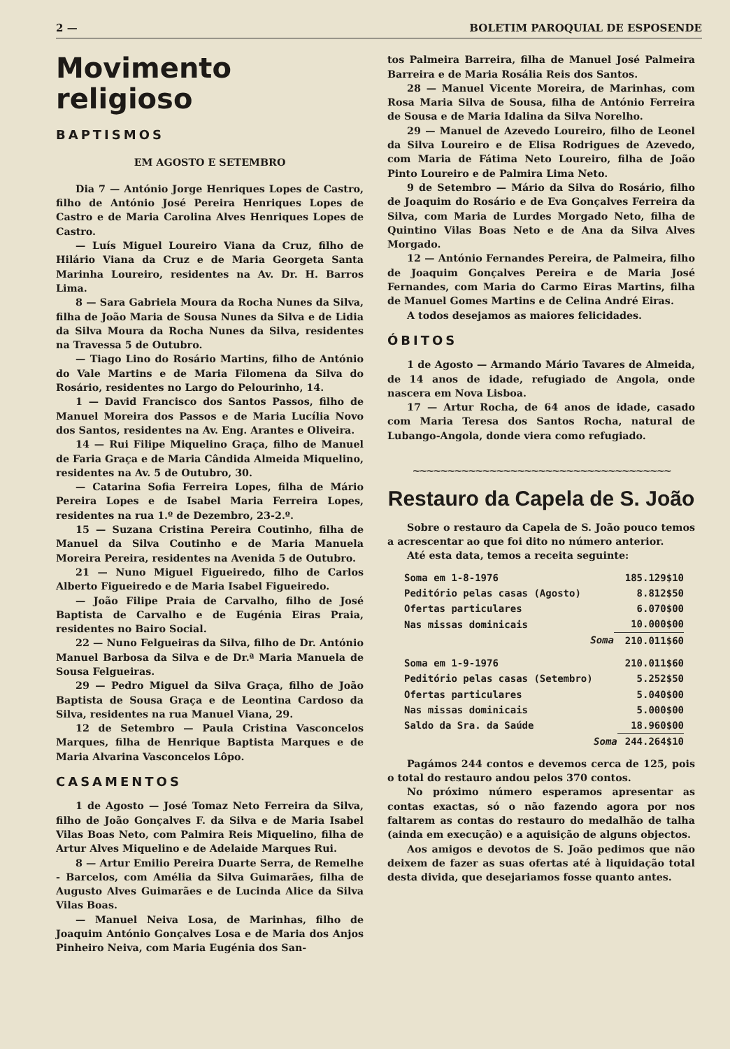2 — BOLETIM PAROQUIAL DE ESPOSENDE
Movimento religioso
BAPTISMOS
EM AGOSTO E SETEMBRO
Dia 7 — António Jorge Henriques Lopes de Castro, filho de António José Pereira Henriques Lopes de Castro e de Maria Carolina Alves Henriques Lopes de Castro.
— Luís Miguel Loureiro Viana da Cruz, filho de Hilário Viana da Cruz e de Maria Georgeta Santa Marinha Loureiro, residentes na Av. Dr. H. Barros Lima.
8 — Sara Gabriela Moura da Rocha Nunes da Silva, filha de João Maria de Sousa Nunes da Silva e de Lidia da Silva Moura da Rocha Nunes da Silva, residentes na Travessa 5 de Outubro.
— Tiago Lino do Rosário Martins, filho de António do Vale Martins e de Maria Filomena da Silva do Rosário, residentes no Largo do Pelourinho, 14.
1 — David Francisco dos Santos Passos, filho de Manuel Moreira dos Passos e de Maria Lucília Novo dos Santos, residentes na Av. Eng. Arantes e Oliveira.
14 — Rui Filipe Miquelino Graça, filho de Manuel de Faria Graça e de Maria Cândida Almeida Miquelino, residentes na Av. 5 de Outubro, 30.
— Catarina Sofia Ferreira Lopes, filha de Mário Pereira Lopes e de Isabel Maria Ferreira Lopes, residentes na rua 1.º de Dezembro, 23-2.º.
15 — Suzana Cristina Pereira Coutinho, filha de Manuel da Silva Coutinho e de Maria Manuela Moreira Pereira, residentes na Avenida 5 de Outubro.
21 — Nuno Miguel Figueiredo, filho de Carlos Alberto Figueiredo e de Maria Isabel Figueiredo.
— João Filipe Praia de Carvalho, filho de José Baptista de Carvalho e de Eugénia Eiras Praia, residentes no Bairo Social.
22 — Nuno Felgueiras da Silva, filho de Dr. António Manuel Barbosa da Silva e de Dr.ª Maria Manuela de Sousa Felgueiras.
29 — Pedro Miguel da Silva Graça, filho de João Baptista de Sousa Graça e de Leontina Cardoso da Silva, residentes na rua Manuel Viana, 29.
12 de Setembro — Paula Cristina Vasconcelos Marques, filha de Henrique Baptista Marques e de Maria Alvarina Vasconcelos Lôpo.
CASAMENTOS
1 de Agosto — José Tomaz Neto Ferreira da Silva, filho de João Gonçalves F. da Silva e de Maria Isabel Vilas Boas Neto, com Palmira Reis Miquelino, filha de Artur Alves Miquelino e de Adelaide Marques Rui.
8 — Artur Emilio Pereira Duarte Serra, de Remelhe - Barcelos, com Amélia da Silva Guimarães, filha de Augusto Alves Guimarães e de Lucinda Alice da Silva Vilas Boas.
— Manuel Neiva Losa, de Marinhas, filho de Joaquim António Gonçalves Losa e de Maria dos Anjos Pinheiro Neiva, com Maria Eugénia dos San-
tos Palmeira Barreira, filha de Manuel José Palmeira Barreira e de Maria Rosália Reis dos Santos.
28 — Manuel Vicente Moreira, de Marinhas, com Rosa Maria Silva de Sousa, filha de António Ferreira de Sousa e de Maria Idalina da Silva Norelho.
29 — Manuel de Azevedo Loureiro, filho de Leonel da Silva Loureiro e de Elisa Rodrigues de Azevedo, com Maria de Fátima Neto Loureiro, filha de João Pinto Loureiro e de Palmira Lima Neto.
9 de Setembro — Mário da Silva do Rosário, filho de Joaquim do Rosário e de Eva Gonçalves Ferreira da Silva, com Maria de Lurdes Morgado Neto, filha de Quintino Vilas Boas Neto e de Ana da Silva Alves Morgado.
12 — António Fernandes Pereira, de Palmeira, filho de Joaquim Gonçalves Pereira e de Maria José Fernandes, com Maria do Carmo Eiras Martins, filha de Manuel Gomes Martins e de Celina André Eiras.
A todos desejamos as maiores felicidades.
ÓBITOS
1 de Agosto — Armando Mário Tavares de Almeida, de 14 anos de idade, refugiado de Angola, onde nascera em Nova Lisboa.
17 — Artur Rocha, de 64 anos de idade, casado com Maria Teresa dos Santos Rocha, natural de Lubango-Angola, donde viera como refugiado.
~~~~~~~~~~~~~~~~~~~~~~~~~~~~~~~~~~~~~
Restauro da Capela de S. João
Sobre o restauro da Capela de S. João pouco temos a acrescentar ao que foi dito no número anterior.
Até esta data, temos a receita seguinte:
| Soma em 1-8-1976 | 185.129$10 |
| Peditório pelas casas (Agosto) | 8.812$50 |
| Ofertas particulares | 6.070$00 |
| Nas missas dominicais | 10.000$00 |
| Soma | 210.011$60 |
| Soma em 1-9-1976 | 210.011$60 |
| Peditório pelas casas (Setembro) | 5.252$50 |
| Ofertas particulares | 5.040$00 |
| Nas missas dominicais | 5.000$00 |
| Saldo da Sra. da Saúde | 18.960$00 |
| Soma | 244.264$10 |
Pagámos 244 contos e devemos cerca de 125, pois o total do restauro andou pelos 370 contos.
No próximo número esperamos apresentar as contas exactas, só o não fazendo agora por nos faltarem as contas do restauro do medalhão de talha (ainda em execução) e a aquisição de alguns objectos.
Aos amigos e devotos de S. João pedimos que não deixem de fazer as suas ofertas até à liquidação total desta divida, que desejariamos fosse quanto antes.